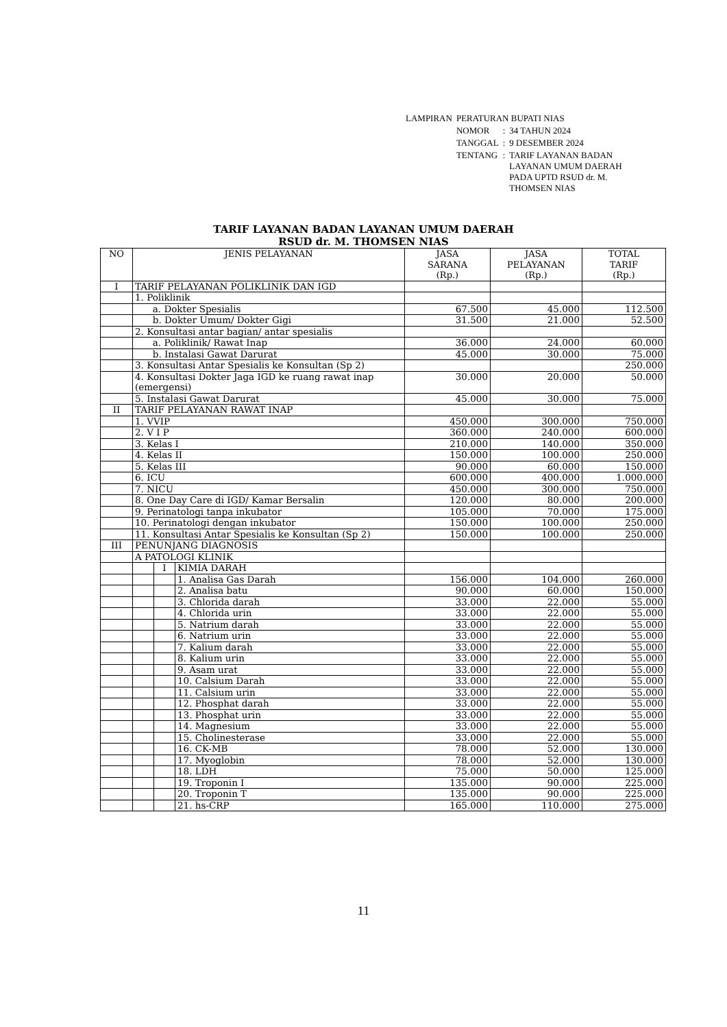| LAMPIRAN | PERATURAN BUPATI NIAS | | |
| | NOMOR | : | 34 TAHUN 2024 |
| | TANGGAL | : | 9 DESEMBER 2024 |
| | TENTANG | : | TARIF LAYANAN BADAN LAYANAN UMUM DAERAH PADA UPTD RSUD dr. M. THOMSEN NIAS |
TARIF LAYANAN BADAN LAYANAN UMUM DAERAH
RSUD dr. M. THOMSEN NIAS
| NO | JENIS PELAYANAN | | | JASA SARANA (Rp.) | JASA PELAYANAN (Rp.) | TOTAL TARIF (Rp.) |
| --- | --- | --- | --- | --- | --- | --- |
| I | TARIF PELAYANAN POLIKLINIK DAN IGD | | | | | |
| | 1. Poliklinik | | | | | |
| | a. Dokter Spesialis | | | 67.500 | 45.000 | 112.500 |
| | b. Dokter Umum/ Dokter Gigi | | | 31.500 | 21.000 | 52.500 |
| | 2. Konsultasi antar bagian/ antar spesialis | | | | | |
| | a. Poliklinik/ Rawat Inap | | | 36.000 | 24.000 | 60.000 |
| | b. Instalasi Gawat Darurat | | | 45.000 | 30.000 | 75.000 |
| | 3. Konsultasi Antar Spesialis ke Konsultan (Sp 2) | | | | | 250.000 |
| | 4. Konsultasi Dokter Jaga IGD ke ruang rawat inap (emergensi) | | | 30.000 | 20.000 | 50.000 |
| | 5. Instalasi Gawat Darurat | | | 45.000 | 30.000 | 75.000 |
| II | TARIF PELAYANAN RAWAT INAP | | | | | |
| | 1. VVIP | | | 450.000 | 300.000 | 750.000 |
| | 2. V I P | | | 360.000 | 240.000 | 600.000 |
| | 3. Kelas I | | | 210.000 | 140.000 | 350.000 |
| | 4. Kelas II | | | 150.000 | 100.000 | 250.000 |
| | 5. Kelas III | | | 90.000 | 60.000 | 150.000 |
| | 6. ICU | | | 600.000 | 400.000 | 1.000.000 |
| | 7. NICU | | | 450.000 | 300.000 | 750.000 |
| | 8. One Day Care di IGD/ Kamar Bersalin | | | 120.000 | 80.000 | 200.000 |
| | 9. Perinatologi tanpa inkubator | | | 105.000 | 70.000 | 175.000 |
| | 10. Perinatologi dengan inkubator | | | 150.000 | 100.000 | 250.000 |
| | 11. Konsultasi Antar Spesialis ke Konsultan (Sp 2) | | | 150.000 | 100.000 | 250.000 |
| III | PENUNJANG DIAGNOSIS | | | | | |
| | A PATOLOGI KLINIK | | | | | |
| | | I | KIMIA DARAH | | | |
| | | | 1. Analisa Gas Darah | 156.000 | 104.000 | 260.000 |
| | | | 2. Analisa batu | 90.000 | 60.000 | 150.000 |
| | | | 3. Chlorida darah | 33.000 | 22.000 | 55.000 |
| | | | 4. Chlorida urin | 33.000 | 22.000 | 55.000 |
| | | | 5. Natrium darah | 33.000 | 22.000 | 55.000 |
| | | | 6. Natrium urin | 33.000 | 22.000 | 55.000 |
| | | | 7. Kalium darah | 33.000 | 22.000 | 55.000 |
| | | | 8. Kalium urin | 33.000 | 22.000 | 55.000 |
| | | | 9. Asam urat | 33.000 | 22.000 | 55.000 |
| | | | 10. Calsium Darah | 33.000 | 22.000 | 55.000 |
| | | | 11. Calsium urin | 33.000 | 22.000 | 55.000 |
| | | | 12. Phosphat darah | 33.000 | 22.000 | 55.000 |
| | | | 13. Phosphat urin | 33.000 | 22.000 | 55.000 |
| | | | 14. Magnesium | 33.000 | 22.000 | 55.000 |
| | | | 15. Cholinesterase | 33.000 | 22.000 | 55.000 |
| | | | 16. CK-MB | 78.000 | 52.000 | 130.000 |
| | | | 17. Myoglobin | 78.000 | 52.000 | 130.000 |
| | | | 18. LDH | 75.000 | 50.000 | 125.000 |
| | | | 19. Troponin I | 135.000 | 90.000 | 225.000 |
| | | | 20. Troponin T | 135.000 | 90.000 | 225.000 |
| | | | 21. hs-CRP | 165.000 | 110.000 | 275.000 |
11